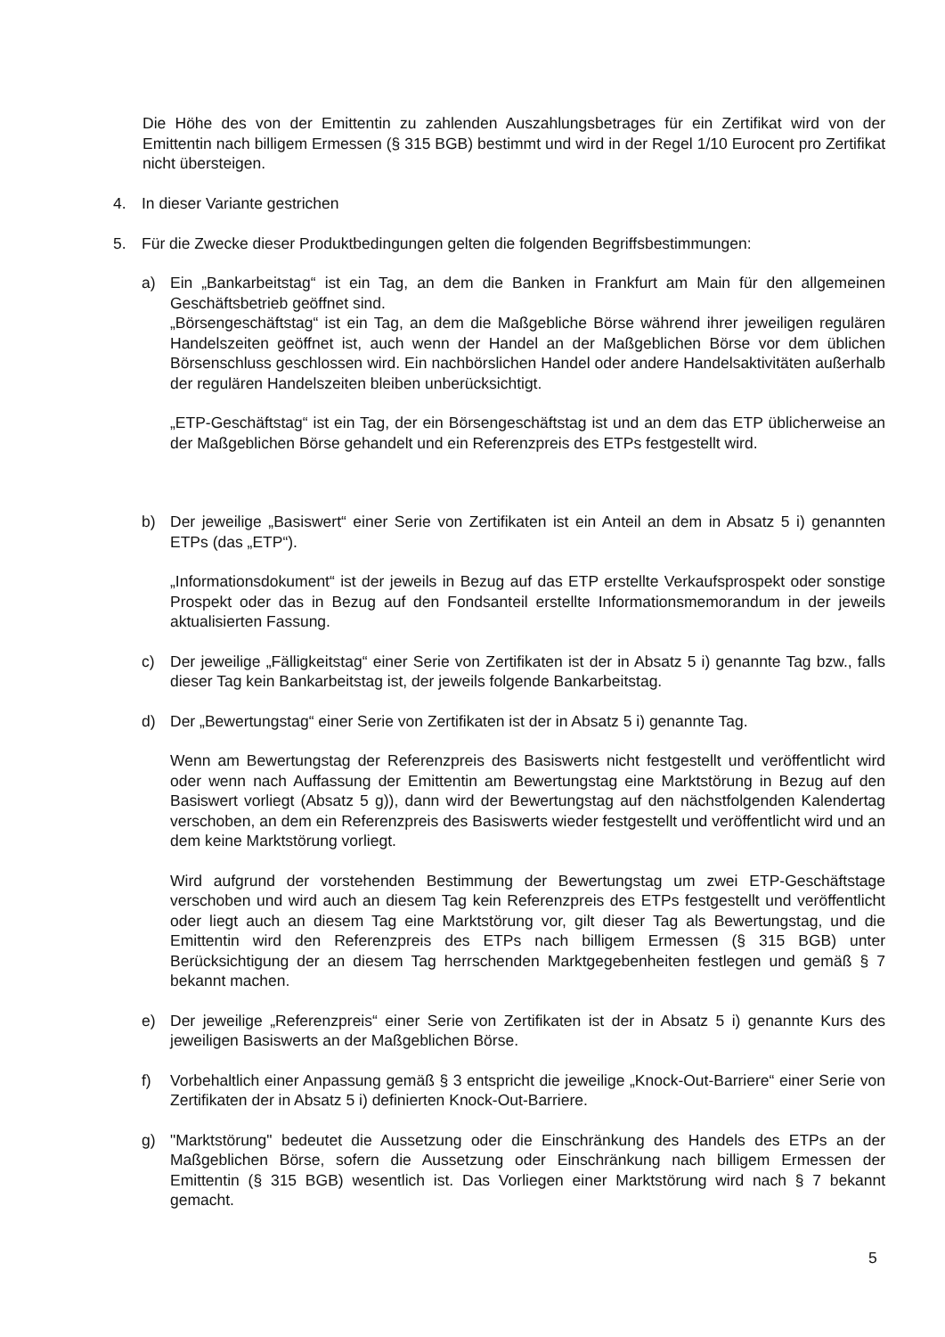Die Höhe des von der Emittentin zu zahlenden Auszahlungsbetrages für ein Zertifikat wird von der Emittentin nach billigem Ermessen (§ 315 BGB) bestimmt und wird in der Regel 1/10 Eurocent pro Zertifikat nicht übersteigen.
4. In dieser Variante gestrichen
5. Für die Zwecke dieser Produktbedingungen gelten die folgenden Begriffsbestimmungen:
a) Ein „Bankarbeitstag“ ist ein Tag, an dem die Banken in Frankfurt am Main für den allgemeinen Geschäftsbetrieb geöffnet sind.
„Börsengeschäftstag“ ist ein Tag, an dem die Maßgebliche Börse während ihrer jeweiligen regulären Handelszeiten geöffnet ist, auch wenn der Handel an der Maßgeblichen Börse vor dem üblichen Börsenschluss geschlossen wird. Ein nachbörslichen Handel oder andere Handelsaktivitäten außerhalb der regulären Handelszeiten bleiben unberücksichtigt.
„ETP-Geschäftstag“ ist ein Tag, der ein Börsengeschäftstag ist und an dem das ETP üblicherweise an der Maßgeblichen Börse gehandelt und ein Referenzpreis des ETPs festgestellt wird.
b) Der jeweilige „Basiswert“ einer Serie von Zertifikaten ist ein Anteil an dem in Absatz 5 i) genannten ETPs (das „ETP“).
„Informationsdokument“ ist der jeweils in Bezug auf das ETP erstellte Verkaufsprospekt oder sonstige Prospekt oder das in Bezug auf den Fondsanteil erstellte Informationsmemorandum in der jeweils aktualisierten Fassung.
c) Der jeweilige „Fälligkeitstag“ einer Serie von Zertifikaten ist der in Absatz 5 i) genannte Tag bzw., falls dieser Tag kein Bankarbeitstag ist, der jeweils folgende Bankarbeitstag.
d) Der „Bewertungstag“ einer Serie von Zertifikaten ist der in Absatz 5 i) genannte Tag.
Wenn am Bewertungstag der Referenzpreis des Basiswerts nicht festgestellt und veröffentlicht wird oder wenn nach Auffassung der Emittentin am Bewertungstag eine Marktstörung in Bezug auf den Basiswert vorliegt (Absatz 5 g)), dann wird der Bewertungstag auf den nächstfolgenden Kalendertag verschoben, an dem ein Referenzpreis des Basiswerts wieder festgestellt und veröffentlicht wird und an dem keine Marktstörung vorliegt.
Wird aufgrund der vorstehenden Bestimmung der Bewertungstag um zwei ETP-Geschäftstage verschoben und wird auch an diesem Tag kein Referenzpreis des ETPs festgestellt und veröffentlicht oder liegt auch an diesem Tag eine Marktstörung vor, gilt dieser Tag als Bewertungstag, und die Emittentin wird den Referenzpreis des ETPs nach billigem Ermessen (§ 315 BGB) unter Berücksichtigung der an diesem Tag herrschenden Marktgegebenheiten festlegen und gemäß § 7 bekannt machen.
e) Der jeweilige „Referenzpreis“ einer Serie von Zertifikaten ist der in Absatz 5 i) genannte Kurs des jeweiligen Basiswerts an der Maßgeblichen Börse.
f) Vorbehaltlich einer Anpassung gemäß § 3 entspricht die jeweilige „Knock-Out-Barriere“ einer Serie von Zertifikaten der in Absatz 5 i) definierten Knock-Out-Barriere.
g) "Marktstörung" bedeutet die Aussetzung oder die Einschränkung des Handels des ETPs an der Maßgeblichen Börse, sofern die Aussetzung oder Einschränkung nach billigem Ermessen der Emittentin (§ 315 BGB) wesentlich ist. Das Vorliegen einer Marktstörung wird nach § 7 bekannt gemacht.
5